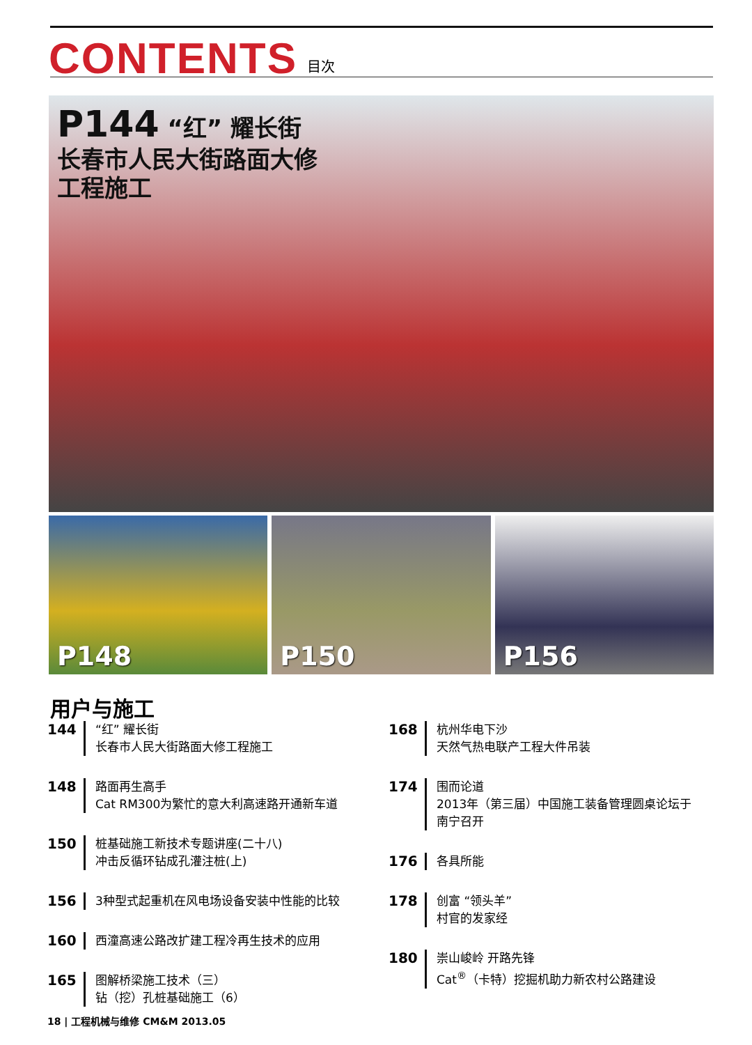CONTENTS
目次
P144 “红” 耀长街
长春市人民大街路面大修
工程施工
P148
P150
P156
用户与施工
144
“红” 耀长街
长春市人民大街路面大修工程施工
148
路面再生高手
Cat RM300为繁忙的意大利高速路开通新车道
150
桩基础施工新技术专题讲座(二十八)
冲击反循环钻成孔灌注桩(上)
156
3种型式起重机在风电场设备安装中性能的比较
160
西潼高速公路改扩建工程冷再生技术的应用
165
图解桥梁施工技术（三）
钻（挖）孔桩基础施工（6）
168
杭州华电下沙
天然气热电联产工程大件吊装
174
围而论道
2013年（第三届）中国施工装备管理圆桌论坛于
南宁召开
176
各具所能
178
创富 “领头羊”
村官的发家经
180
崇山峻岭 开路先锋
Cat<sup>®</sup>（卡特）挖掘机助力新农村公路建设
18 | 工程机械与维修 CM&M 2013.05